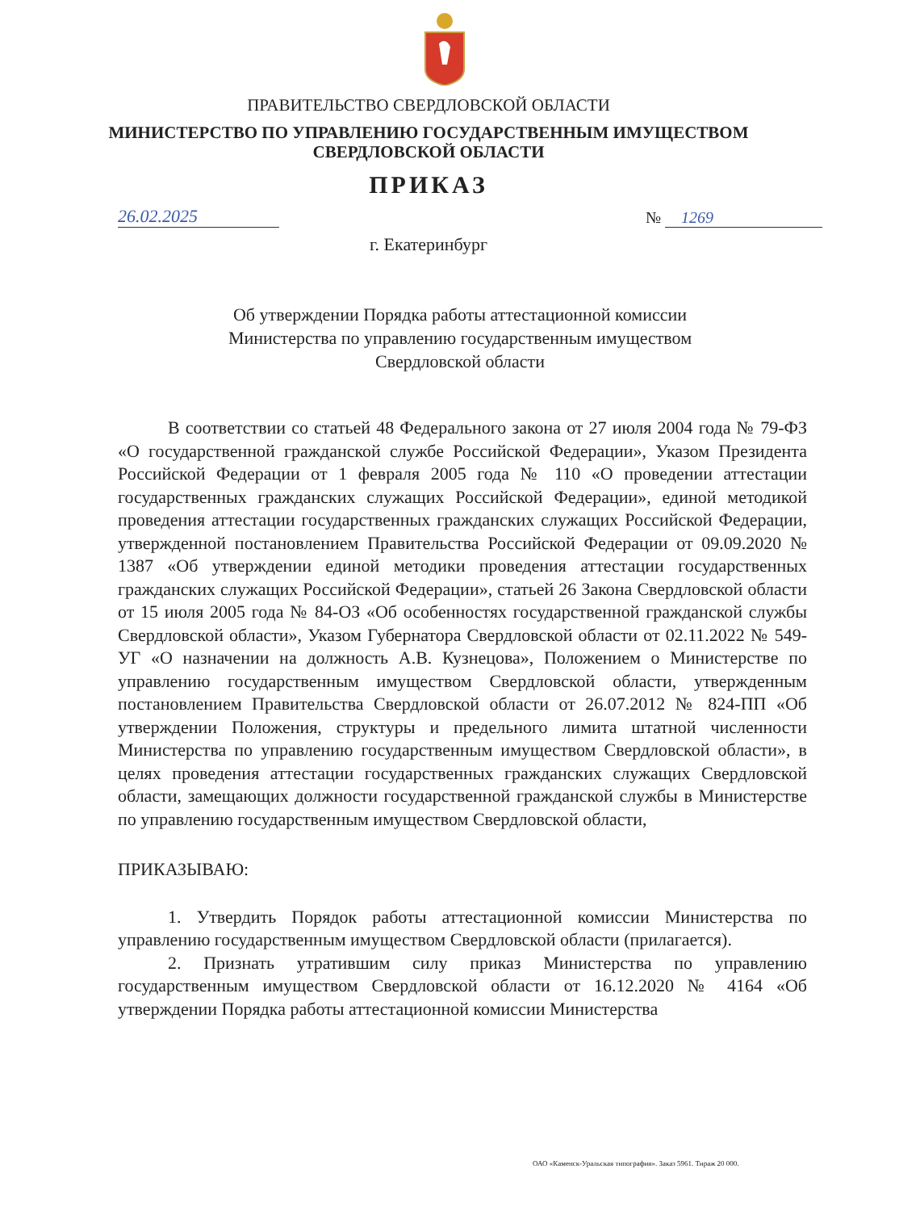ПРАВИТЕЛЬСТВО СВЕРДЛОВСКОЙ ОБЛАСТИ
МИНИСТЕРСТВО ПО УПРАВЛЕНИЮ ГОСУДАРСТВЕННЫМ ИМУЩЕСТВОМ
СВЕРДЛОВСКОЙ ОБЛАСТИ
ПРИКАЗ
26.02.2025 № 1269
г. Екатеринбург
Об утверждении Порядка работы аттестационной комиссии
Министерства по управлению государственным имуществом
Свердловской области
В соответствии со статьей 48 Федерального закона от 27 июля 2004 года № 79-ФЗ «О государственной гражданской службе Российской Федерации», Указом Президента Российской Федерации от 1 февраля 2005 года № 110 «О проведении аттестации государственных гражданских служащих Российской Федерации», единой методикой проведения аттестации государственных гражданских служащих Российской Федерации, утвержденной постановлением Правительства Российской Федерации от 09.09.2020 № 1387 «Об утверждении единой методики проведения аттестации государственных гражданских служащих Российской Федерации», статьей 26 Закона Свердловской области от 15 июля 2005 года № 84-ОЗ «Об особенностях государственной гражданской службы Свердловской области», Указом Губернатора Свердловской области от 02.11.2022 № 549-УГ «О назначении на должность А.В. Кузнецова», Положением о Министерстве по управлению государственным имуществом Свердловской области, утвержденным постановлением Правительства Свердловской области от 26.07.2012 № 824-ПП «Об утверждении Положения, структуры и предельного лимита штатной численности Министерства по управлению государственным имуществом Свердловской области», в целях проведения аттестации государственных гражданских служащих Свердловской области, замещающих должности государственной гражданской службы в Министерстве по управлению государственным имуществом Свердловской области,
ПРИКАЗЫВАЮ:
1. Утвердить Порядок работы аттестационной комиссии Министерства по управлению государственным имуществом Свердловской области (прилагается).
2. Признать утратившим силу приказ Министерства по управлению государственным имуществом Свердловской области от 16.12.2020 № 4164 «Об утверждении Порядка работы аттестационной комиссии Министерства
ОАО «Каменск-Уральская типография». Заказ 5961. Тираж 20 000.